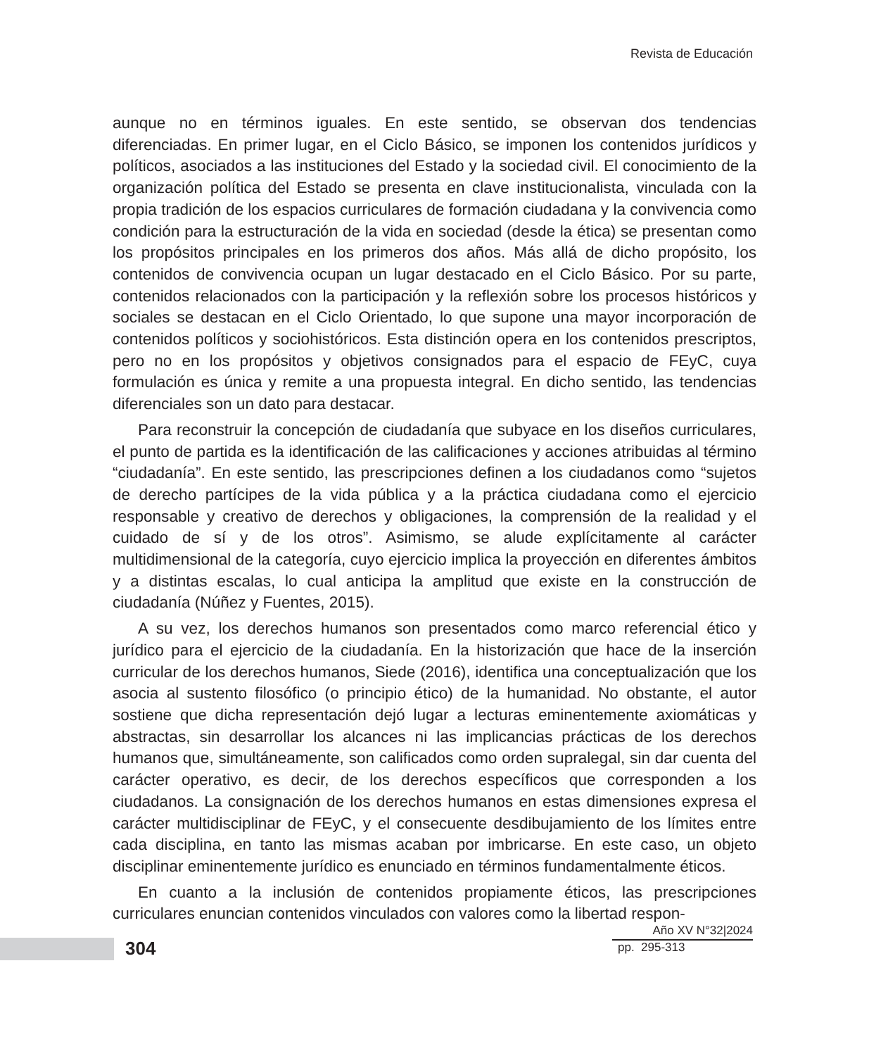Revista de Educación
aunque no en términos iguales. En este sentido, se observan dos tendencias diferenciadas. En primer lugar, en el Ciclo Básico, se imponen los contenidos jurídicos y políticos, asociados a las instituciones del Estado y la sociedad civil. El conocimiento de la organización política del Estado se presenta en clave institucionalista, vinculada con la propia tradición de los espacios curriculares de formación ciudadana y la convivencia como condición para la estructuración de la vida en sociedad (desde la ética) se presentan como los propósitos principales en los primeros dos años. Más allá de dicho propósito, los contenidos de convivencia ocupan un lugar destacado en el Ciclo Básico. Por su parte, contenidos relacionados con la participación y la reflexión sobre los procesos históricos y sociales se destacan en el Ciclo Orientado, lo que supone una mayor incorporación de contenidos políticos y sociohistóricos. Esta distinción opera en los contenidos prescriptos, pero no en los propósitos y objetivos consignados para el espacio de FEyC, cuya formulación es única y remite a una propuesta integral. En dicho sentido, las tendencias diferenciales son un dato para destacar.
Para reconstruir la concepción de ciudadanía que subyace en los diseños curriculares, el punto de partida es la identificación de las calificaciones y acciones atribuidas al término “ciudadanía”. En este sentido, las prescripciones definen a los ciudadanos como “sujetos de derecho partícipes de la vida pública y a la práctica ciudadana como el ejercicio responsable y creativo de derechos y obligaciones, la comprensión de la realidad y el cuidado de sí y de los otros”. Asimismo, se alude explícitamente al carácter multidimensional de la categoría, cuyo ejercicio implica la proyección en diferentes ámbitos y a distintas escalas, lo cual anticipa la amplitud que existe en la construcción de ciudadanía (Núñez y Fuentes, 2015).
A su vez, los derechos humanos son presentados como marco referencial ético y jurídico para el ejercicio de la ciudadanía. En la historización que hace de la inserción curricular de los derechos humanos, Siede (2016), identifica una conceptualización que los asocia al sustento filosófico (o principio ético) de la humanidad. No obstante, el autor sostiene que dicha representación dejó lugar a lecturas eminentemente axiomáticas y abstractas, sin desarrollar los alcances ni las implicancias prácticas de los derechos humanos que, simultáneamente, son calificados como orden supralegal, sin dar cuenta del carácter operativo, es decir, de los derechos específicos que corresponden a los ciudadanos. La consignación de los derechos humanos en estas dimensiones expresa el carácter multidisciplinar de FEyC, y el consecuente desdibujamiento de los límites entre cada disciplina, en tanto las mismas acaban por imbricarse. En este caso, un objeto disciplinar eminentemente jurídico es enunciado en términos fundamentalmente éticos.
En cuanto a la inclusión de contenidos propiamente éticos, las prescripciones curriculares enuncian contenidos vinculados con valores como la libertad respon-
304
Año XV N°32|2024
pp. 295-313